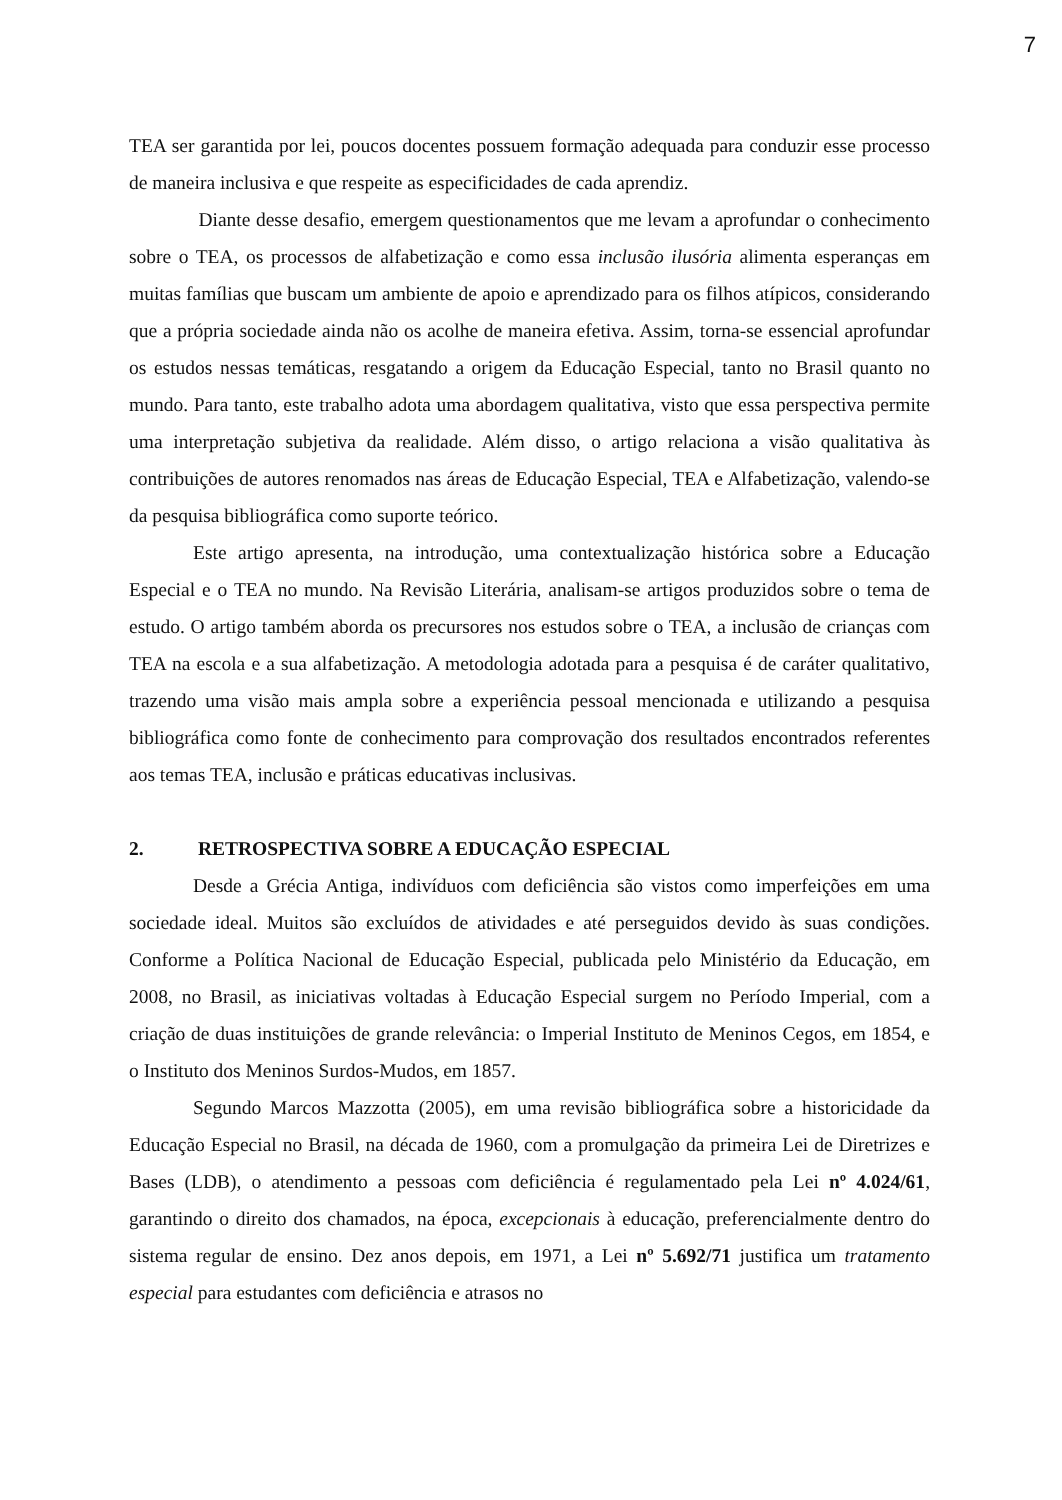7
TEA ser garantida por lei, poucos docentes possuem formação adequada para conduzir esse processo de maneira inclusiva e que respeite as especificidades de cada aprendiz.
Diante desse desafio, emergem questionamentos que me levam a aprofundar o conhecimento sobre o TEA, os processos de alfabetização e como essa inclusão ilusória alimenta esperanças em muitas famílias que buscam um ambiente de apoio e aprendizado para os filhos atípicos, considerando que a própria sociedade ainda não os acolhe de maneira efetiva. Assim, torna-se essencial aprofundar os estudos nessas temáticas, resgatando a origem da Educação Especial, tanto no Brasil quanto no mundo. Para tanto, este trabalho adota uma abordagem qualitativa, visto que essa perspectiva permite uma interpretação subjetiva da realidade. Além disso, o artigo relaciona a visão qualitativa às contribuições de autores renomados nas áreas de Educação Especial, TEA e Alfabetização, valendo-se da pesquisa bibliográfica como suporte teórico.
Este artigo apresenta, na introdução, uma contextualização histórica sobre a Educação Especial e o TEA no mundo. Na Revisão Literária, analisam-se artigos produzidos sobre o tema de estudo. O artigo também aborda os precursores nos estudos sobre o TEA, a inclusão de crianças com TEA na escola e a sua alfabetização. A metodologia adotada para a pesquisa é de caráter qualitativo, trazendo uma visão mais ampla sobre a experiência pessoal mencionada e utilizando a pesquisa bibliográfica como fonte de conhecimento para comprovação dos resultados encontrados referentes aos temas TEA, inclusão e práticas educativas inclusivas.
2. RETROSPECTIVA SOBRE A EDUCAÇÃO ESPECIAL
Desde a Grécia Antiga, indivíduos com deficiência são vistos como imperfeições em uma sociedade ideal. Muitos são excluídos de atividades e até perseguidos devido às suas condições. Conforme a Política Nacional de Educação Especial, publicada pelo Ministério da Educação, em 2008, no Brasil, as iniciativas voltadas à Educação Especial surgem no Período Imperial, com a criação de duas instituições de grande relevância: o Imperial Instituto de Meninos Cegos, em 1854, e o Instituto dos Meninos Surdos-Mudos, em 1857.
Segundo Marcos Mazzotta (2005), em uma revisão bibliográfica sobre a historicidade da Educação Especial no Brasil, na década de 1960, com a promulgação da primeira Lei de Diretrizes e Bases (LDB), o atendimento a pessoas com deficiência é regulamentado pela Lei nº 4.024/61, garantindo o direito dos chamados, na época, excepcionais à educação, preferencialmente dentro do sistema regular de ensino. Dez anos depois, em 1971, a Lei nº 5.692/71 justifica um tratamento especial para estudantes com deficiência e atrasos no